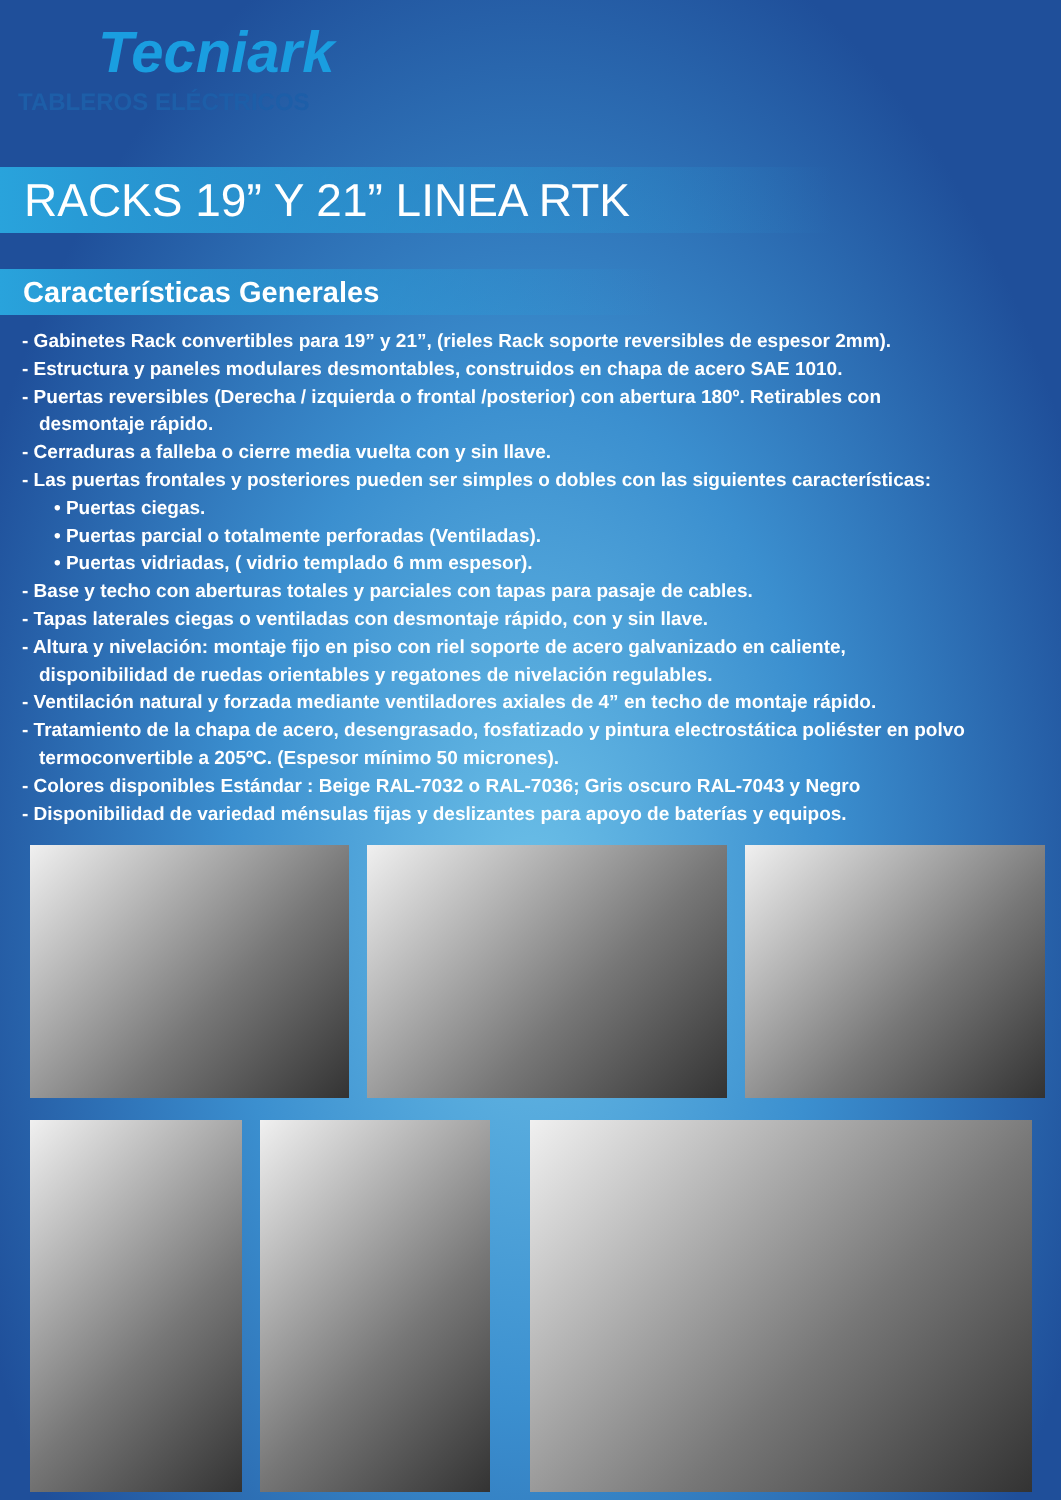Tecniark
TABLEROS ELÉCTRICOS
RACKS 19” Y 21” LINEA RTK
Características Generales
- Gabinetes Rack convertibles para 19” y 21”, (rieles Rack soporte reversibles de espesor 2mm).
- Estructura y paneles modulares desmontables, construidos en chapa de acero SAE 1010.
- Puertas reversibles (Derecha / izquierda o frontal /posterior) con abertura 180º. Retirables con
desmontaje rápido.
- Cerraduras a falleba o cierre media vuelta con y sin llave.
- Las puertas frontales y posteriores pueden ser simples o dobles con las siguientes características:
• Puertas ciegas.
• Puertas parcial o totalmente perforadas (Ventiladas).
• Puertas vidriadas, ( vidrio templado 6 mm espesor).
- Base y techo con aberturas totales y parciales con tapas para pasaje de cables.
- Tapas laterales ciegas o ventiladas con desmontaje rápido, con y sin llave.
- Altura y nivelación: montaje fijo en piso con riel soporte de acero galvanizado en caliente,
disponibilidad de ruedas orientables y regatones de nivelación regulables.
- Ventilación natural y forzada mediante ventiladores axiales de 4” en techo de montaje rápido.
- Tratamiento de la chapa de acero, desengrasado, fosfatizado y pintura electrostática poliéster en polvo
termoconvertible a 205ºC. (Espesor mínimo 50 micrones).
- Colores disponibles Estándar : Beige RAL-7032 o RAL-7036; Gris oscuro RAL-7043 y Negro
- Disponibilidad de variedad ménsulas fijas y deslizantes para apoyo de baterías y equipos.